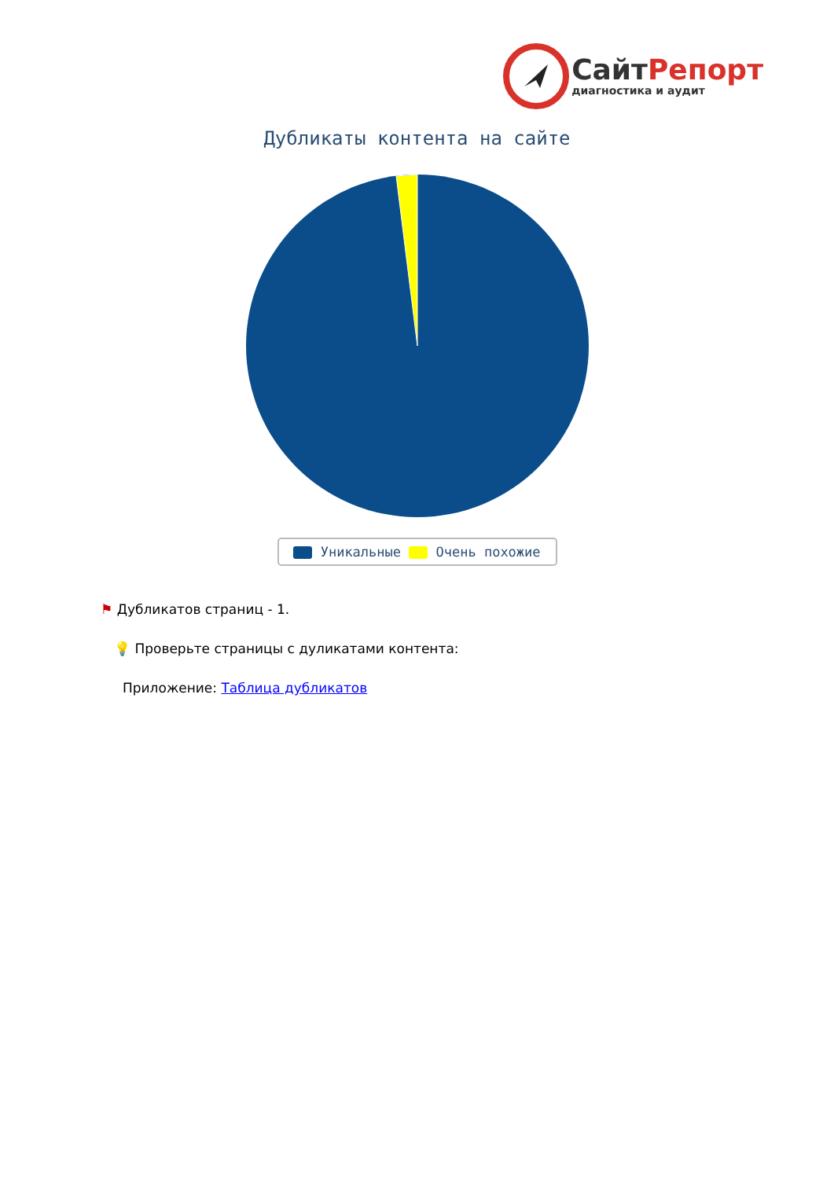СайтРепорт
диагностика и аудит
Дубликаты контента на сайте
Уникальные Очень похожие
⚑ Дубликатов страниц - 1.
💡 Проверьте страницы с дуликатами контента:
Приложение: Таблица дубликатов